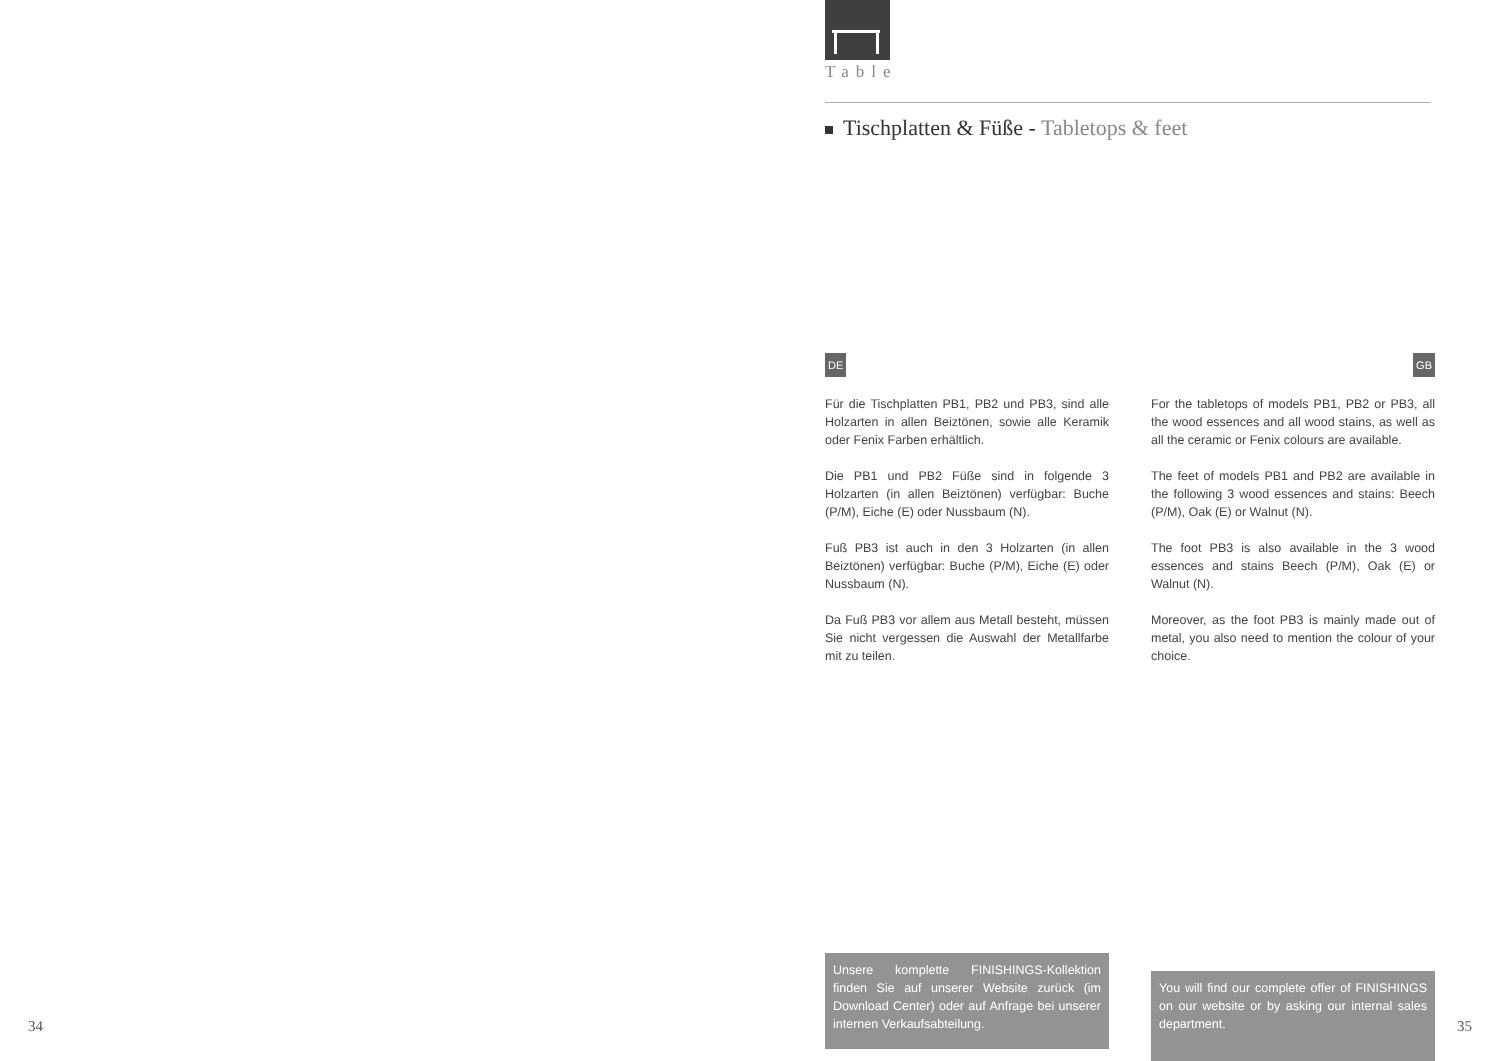Table
Tischplatten & Füße - Tabletops & feet
DE
Für die Tischplatten PB1, PB2 und PB3, sind alle Holzarten in allen Beiztönen, sowie alle Keramik oder Fenix Farben erhältlich.
Die PB1 und PB2 Füße sind in folgende 3 Holzarten (in allen Beiztönen) verfügbar: Buche (P/M), Eiche (E) oder Nussbaum (N).
Fuß PB3 ist auch in den 3 Holzarten (in allen Beiztönen) verfügbar: Buche (P/M), Eiche (E) oder Nussbaum (N).
Da Fuß PB3 vor allem aus Metall besteht, müssen Sie nicht vergessen die Auswahl der Metallfarbe mit zu teilen.
Unsere komplette FINISHINGS-Kollektion finden Sie auf unserer Website zurück (im Download Center) oder auf Anfrage bei unserer internen Verkaufsabteilung.
GB
For the tabletops of models PB1, PB2 or PB3, all the wood essences and all wood stains, as well as all the ceramic or Fenix colours are available.
The feet of models PB1 and PB2 are available in the following 3 wood essences and stains: Beech (P/M), Oak (E) or Walnut (N).
The foot PB3 is also available in the 3 wood essences and stains Beech (P/M), Oak (E) or Walnut (N).
Moreover, as the foot PB3 is mainly made out of metal, you also need to mention the colour of your choice.
You will find our complete offer of FINISHINGS on our website or by asking our internal sales department.
34 35